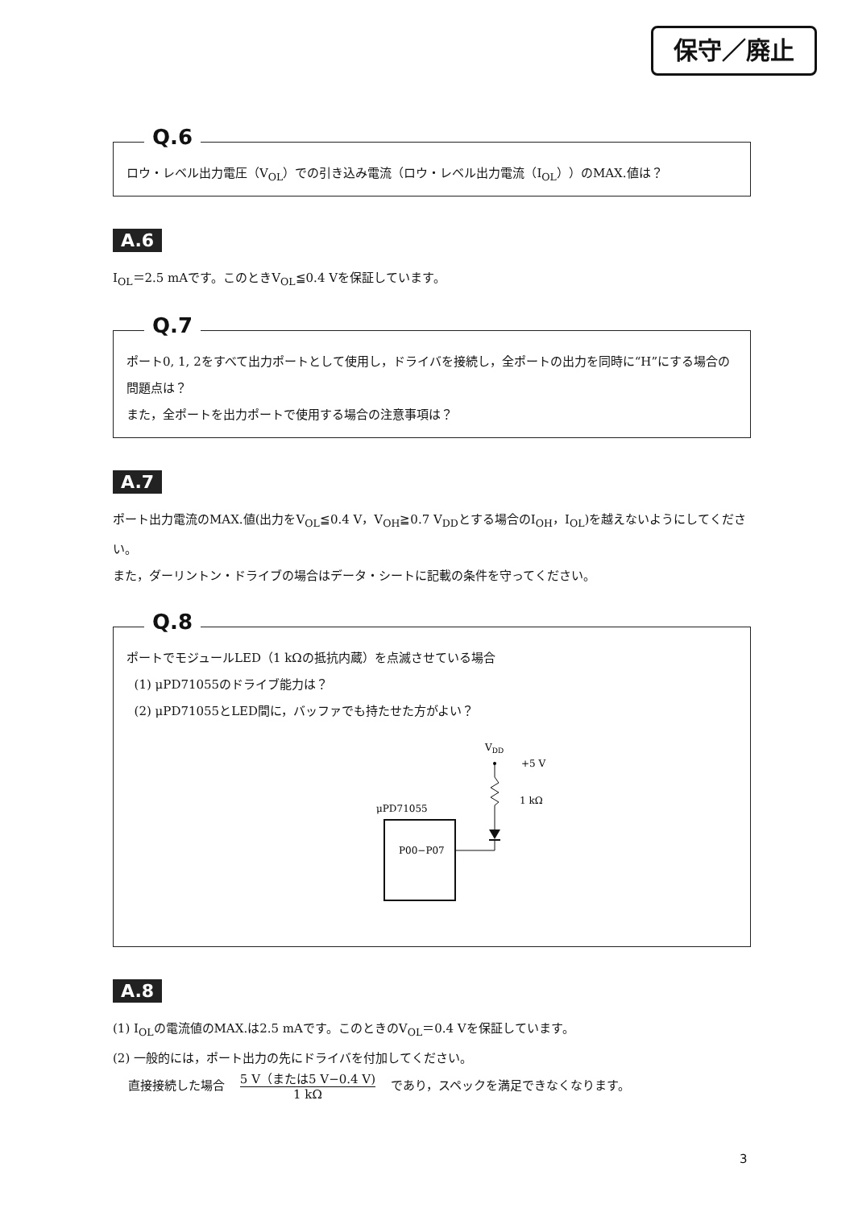保守／廃止
Q.6
ロウ・レベル出力電圧（V<sub>OL</sub>）での引き込み電流（ロウ・レベル出力電流（I<sub>OL</sub>））のMAX.値は？
A.6
I<sub>OL</sub>＝2.5 mAです。このときV<sub>OL</sub>≦0.4 Vを保証しています。
Q.7
ポート0, 1, 2をすべて出力ポートとして使用し，ドライバを接続し，全ポートの出力を同時に“H”にする場合の問題点は？
また，全ポートを出力ポートで使用する場合の注意事項は？
A.7
ポート出力電流のMAX.値(出力をV<sub>OL</sub>≦0.4 V，V<sub>OH</sub>≧0.7 V<sub>DD</sub>とする場合のI<sub>OH</sub>，I<sub>OL</sub>)を越えないようにしてください。
また，ダーリントン・ドライブの場合はデータ・シートに記載の条件を守ってください。
Q.8
ポートでモジュールLED（1 kΩの抵抗内蔵）を点滅させている場合
(1) μPD71055のドライブ能力は？
(2) μPD71055とLED間に，バッファでも持たせた方がよい？
VDD
+5 V
1 kΩ
μPD71055
P00−P07
A.8
(1) I<sub>OL</sub>の電流値のMAX.は2.5 mAです。このときのV<sub>OL</sub>＝0.4 Vを保証しています。
(2) 一般的には，ポート出力の先にドライバを付加してください。
直接接続した場合 5 V（または5 V−0.4 V) 1 kΩ であり，スペックを満足できなくなります。
3